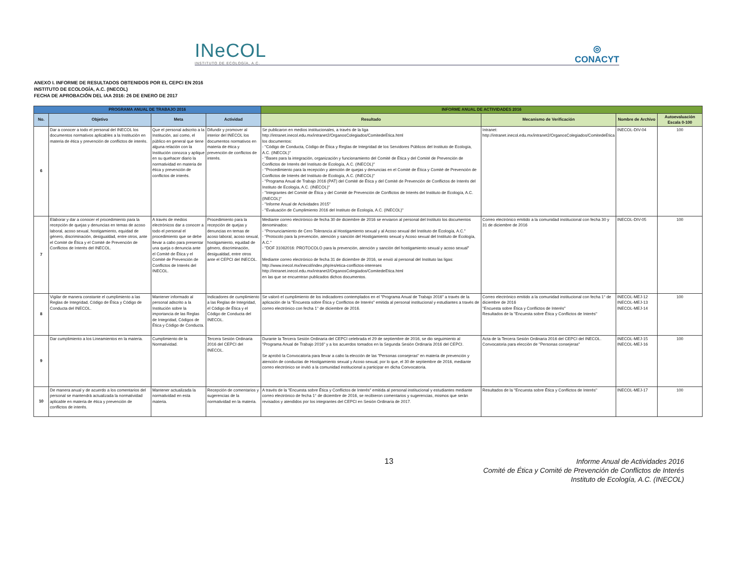INeCOL
INSTITUTO DE ECOLOGÍA, A.C.
◎
CONACYT
ANEXO I. INFORME DE RESULTADOS OBTENIDOS POR EL CEPCI EN 2016
INSTITUTO DE ECOLOGÍA, A.C. (INECOL)
FECHA DE APROBACIÓN DEL IAA 2016: 26 DE ENERO DE 2017
| PROGRAMA ANUAL DE TRABAJO 2016 | | | | INFORME ANUAL DE ACTIVIDADES 2016 | | | |
| --- | --- | --- | --- | --- | --- | --- | --- |
| No. | Objetivo | Meta | Actividad | Resultado | Mecanismo de Verificación | Nombre de Archivo | Autoevaluación Escala 0-100 |
| 6 | Dar a conocer a todo el personal del INECOL los documentos normativos aplicables a la Institución en materia de ética y prevención de conflictos de interés. | Que el personal adscrito a la Institución, así como, el público en general que tiene alguna relación con la Institución conozca y aplique en su quehacer diario la normatividad en materia de ética y prevención de conflictos de interés. | Difundir y promover al interior del INECOL los documentos normativos en materia de ética y prevención de conflictos de interés. | Se publicaron en medios institucionales, a través de la liga http://intranet.inecol.edu.mx/intranet2/OrganosColegiados/ComitedeEtica.html los documentos: - "Código de Conducta, Código de Ética y Reglas de Integridad de los Servidores Públicos del Instituto de Ecología, A.C. (INECOL)" - "Bases para la integración, organización y funcionamiento del Comité de Ética y del Comité de Prevención de Conflictos de Interés del Instituto de Ecología, A.C. (INECOL)" - "Procedimiento para la recepción y atención de quejas y denuncias en el Comité de Ética y Comité de Prevención de Conflictos de Interés del Instituto de Ecología, A.C. (INECOL)" - "Programa Anual de Trabajo 2016 (PAT) del Comité de Ética y del Comité de Prevención de Conflictos de Interés del Instituto de Ecología, A.C. (INECOL)" - "Integrantes del Comité de Ética y del Comité de Prevención de Conflictos de Interés del Instituto de Ecología, A.C. (INECOL)" - "Informe Anual de Actividades 2015" - "Evaluación de Cumplimiento 2016 del Instituto de Ecología, A.C. (INECOL)" | Intranet: http://intranet.inecol.edu.mx/intranet2/OrganosColegiados/ComitedeEtica | INECOL-DIV-04 | 100 |
| 7 | Elaborar y dar a conocer el procedimiento para la recepción de quejas y denuncias en temas de acoso laboral, acoso sexual, hostigamiento, equidad de género, discriminación, desigualdad, entre otros, ante el Comité de Ética y el Comité de Prevención de Conflictos de Interés del INECOL. | A través de medios electrónicos dar a conocer a todo el personal el procedimiento que se debe llevar a cabo para presentar una queja o denuncia ante el Comité de Ética y el Comité de Prevención de Conflictos de Interés del INECOL. | Procedimiento para la recepción de quejas y denuncias en temas de acoso laboral, acoso sexual, hostigamiento, equidad de género, discriminación, desigualdad, entre otros ante el CEPCI del INECOL. | Mediante correo electrónico de fecha 30 de diciembre de 2016 se enviaron al personal del Instituto los documentos denominados: - "Pronunciamiento de Cero Tolerancia al Hostigamiento sexual y al Acoso sexual del Instituto de Ecología, A.C." - "Protocolo para la prevención, atención y sanción del Hostigamiento sexual y Acoso sexual del Instituto de Ecología, A.C." - "DOF 31082016: PROTOCOLO para la prevención, atención y sanción del hostigamiento sexual y acoso sexual" Mediante correo electrónico de fecha 31 de diciembre de 2016, se envió al personal del Instituto las ligas: http://www.inecol.mx/inecol/index.php/es/etica-conflictos-intereses http://intranet.inecol.edu.mx/intranet2/OrganosColegiados/ComitedeEtica.html en las que se encuentran publicados dichos documentos. | Correo electrónico emitido a la comunidad institucional con fecha 30 y 31 de diciembre de 2016 | INECOL-DIV-05 | 100 |
| 8 | Vigilar de manera constante el cumplimiento a las Reglas de Integridad, Código de Ética y Código de Conducta del INECOL. | Mantener informado al personal adscrito a la Institución sobre la importancia de las Reglas de Integridad, Códigos de Ética y Código de Conducta. | Indicadores de cumplimiento a las Reglas de Integridad, el Código de Ética y el Código de Conducta del INECOL. | Se valoró el cumplimiento de los indicadores contemplados en el "Programa Anual de Trabajo 2016" a través de la aplicación de la "Encuesta sobre Ética y Conflictos de Interés" emitida al personal institucional y estudiantes a través de correo electrónico con fecha 1° de diciembre de 2016. | Correo electrónico emitido a la comunidad institucional con fecha 1° de diciembre de 2016 "Encuesta sobre Ética y Conflictos de Interés" Resultados de la "Encuesta sobre Ética y Conflictos de Interés" | INECOL-MEJ-12 INECOL-MEJ-13 INECOL-MEJ-14 | 100 |
| 9 | Dar cumplimiento a los Lineamientos en la materia. | Cumplimiento de la Normatividad. | Tercera Sesión Ordinaria 2016 del CEPCI del INECOL. | Durante la Tercera Sesión Ordinaria del CEPCI celebrada el 29 de septiembre de 2016, se dio seguimiento al "Programa Anual de Trabajo 2016" y a los acuerdos tomados en la Segunda Sesión Ordinaria 2016 del CEPCI. Se aprobó la Convocatoria para llevar a cabo la elección de las "Personas consejeras" en materia de prevención y atención de conductas de Hostigamiento sexual y Acoso sexual, por lo que, el 30 de septiembre de 2016, mediante correo electrónico se invitó a la comunidad institucional a participar en dicha Convocatoria. | Acta de la Tercera Sesión Ordinaria 2016 del CEPCI del INECOL. Convocatoria para elección de "Personas consejeras" | INECOL-MEJ-15 INECOL-MEJ-16 | 100 |
| 10 | De manera anual y de acuerdo a los comentarios del personal se mantendrá actualizada la normatividad aplicable en materia de ética y prevención de conflictos de interés. | Mantener actualizada la normatividad en esta materia. | Recepción de comentarios y sugerencias de la normatividad en la materia. | A través de la "Encuesta sobre Ética y Conflictos de Interés" emitida al personal institucional y estudiantes mediante correo electrónico de fecha 1° de diciembre de 2016, se recibieron comentarios y sugerencias, mismos que serán revisados y atendidos por los integrantes del CEPCI en Sesión Ordinaria de 2017. | Resultados de la "Encuesta sobre Ética y Conflictos de Interés" | INECOL-MEJ-17 | 100 |
13
Informe Anual de Actividades 2016
Comité de Ética y Comité de Prevención de Conflictos de Interés
Instituto de Ecología, A.C. (INECOL)